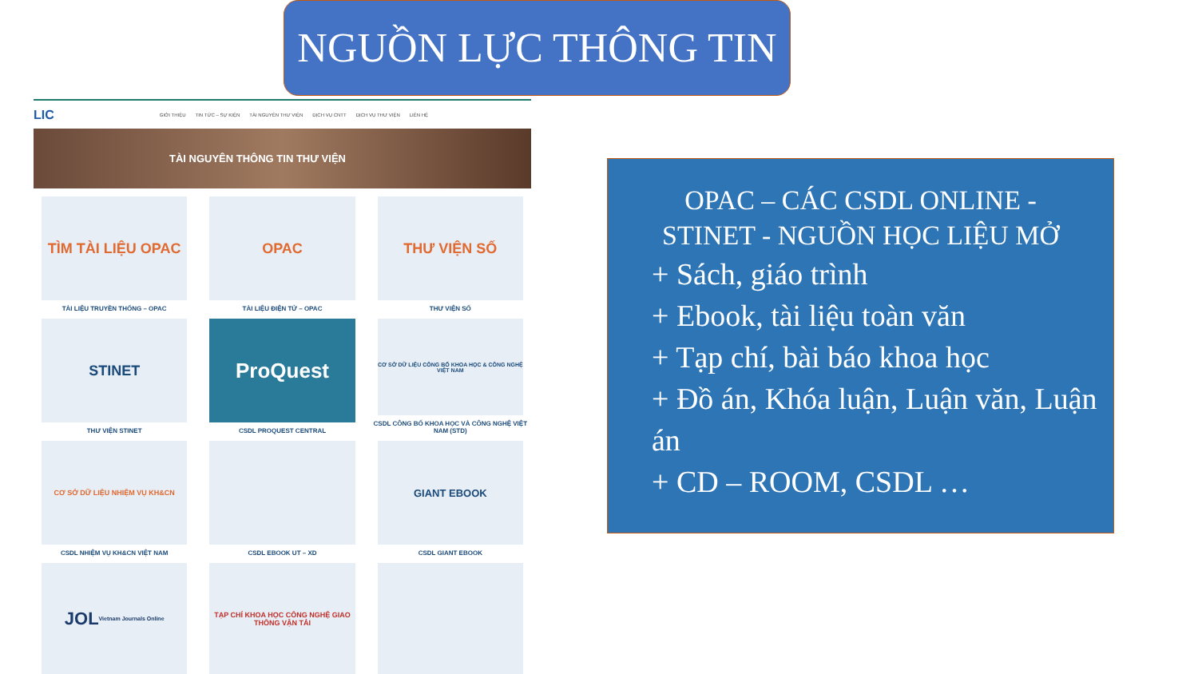NGUỒN LỰC THÔNG TIN
LIC GIỚI THIỆU TIN TỨC – SỰ KIỆN TÀI NGUYÊN THƯ VIỆN DỊCH VỤ CNTT DỊCH VỤ THƯ VIỆN LIÊN HỆ
TÀI NGUYÊN THÔNG TIN THƯ VIỆN
TÌM TÀI LIỆU OPAC
TÀI LIỆU TRUYỀN THỐNG – OPAC
OPAC
TÀI LIỆU ĐIỆN TỬ – OPAC
THƯ VIỆN SỐ
THƯ VIỆN SỐ
STINET
THƯ VIỆN STINET
ProQuest
CSDL PROQUEST CENTRAL
CƠ SỞ DỮ LIỆU CÔNG BỐ KHOA HỌC & CÔNG NGHỆ VIỆT NAM
CSDL CÔNG BỐ KHOA HỌC VÀ CÔNG NGHỆ VIỆT NAM (STD)
CƠ SỞ DỮ LIỆU NHIỆM VỤ KH&CN
CSDL NHIỆM VỤ KH&CN VIỆT NAM
CSDL EBOOK UT – XD
GIANT EBOOK
CSDL GIANT EBOOK
JOL Vietnam Journals Online
TẠP CHÍ KHOA HỌC CÔNG NGHỆ GIAO THÔNG VẬN TẢI
OPAC – CÁC CSDL ONLINE - STINET - NGUỒN HỌC LIỆU MỞ
+ Sách, giáo trình
+ Ebook, tài liệu toàn văn
+ Tạp chí, bài báo khoa học
+ Đồ án, Khóa luận, Luận văn, Luận án
+ CD – ROOM, CSDL …